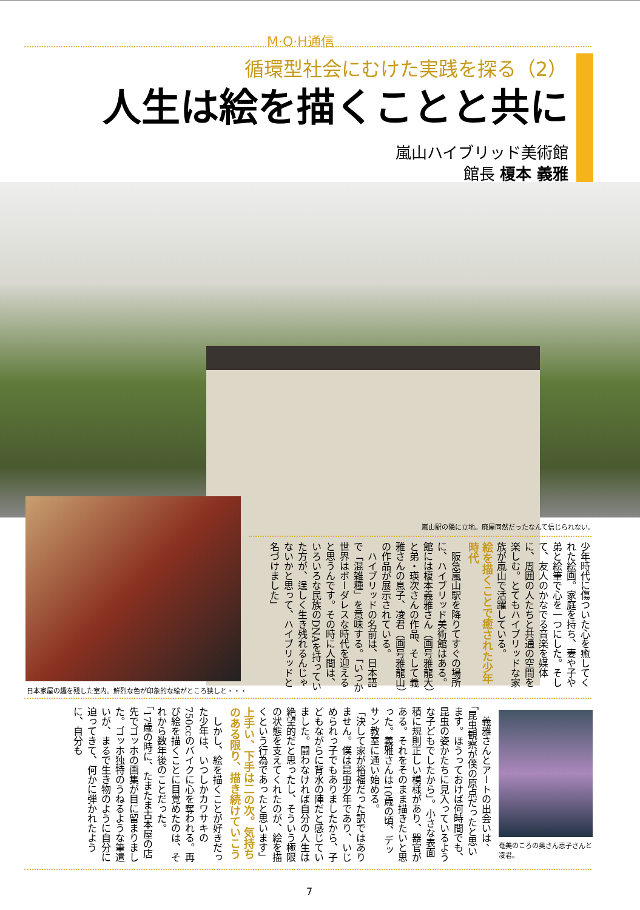M·O·H通信
循環型社会にむけた実践を探る（2）
人生は絵を描くことと共に
嵐山ハイブリッド美術館
館長 榎本 義雅
嵐山駅の隣に立地。廃屋同然だったなんて信じられない。
少年時代に傷ついた心を癒してくれた絵画。家庭を持ち、妻や子や弟と絵筆で心を一つにした。そして、友人のかなでる音楽を媒体に、周囲の人たちと共通の空間を楽しむ。とてもハイブリッドな家族が嵐山で活躍している。
絵を描くことで癒された少年時代
　阪急嵐山駅を降りてすぐの場所に、ハイブリッド美術館はある。館には榎本義雅さん（画号雅龍大）と弟・瑛次さんの作品、そして義雅さんの息子、凌君（画号雅龍山）の作品が展示されている。
　ハイブリッドの名前は、日本語で「混雑種」を意味する。「いつか世界はボーダレスな時代を迎えると思うんです。その時に人間は、いろいろな民族のDNAを持っていた方が、逞しく生き残れるんじゃないかと思って、ハイブリッドと名づけました」
日本家屋の趣を残した室内。鮮烈な色が印象的な絵がところ狭しと・・・
奄美のころの奥さん恵子さんと凌君。
　義雅さんとアートの出会いは、「昆虫観察が僕の原点だったと思います。ほうっておけば何時間でも、昆虫の姿かたちに見入っているような子どもでしたから」。小さな表面積に規則正しい模様があり、器官がある。それをそのまま描きたいと思った。義雅さんは10歳の頃、デッサン教室に通い始める。
「決して家が裕福だった訳ではありません。僕は昆虫少年であり、いじめられっ子でもありましたから、子どもながらに背水の陣だと感じていました。闘わなければ自分の人生は絶望的だと思ったし、そういう極限の状態を支えてくれたのが、絵を描くという行為であったと思います」
上手い、下手は二の次。気持ちのある限り、描き続けていこう
　しかし、絵を描くことが好きだった少年は、いつしかカワサキの750ccのバイクに心を奪われる。再び絵を描くことに目覚めたのは、それから数年後のことだった。
「17歳の時に、たまたま古本屋の店先でゴッホの画集が目に留まりました。ゴッホ独特のうねるような筆遣いが、まるで生き物のように自分に迫ってきて、何かに弾かれたように、自分も
7